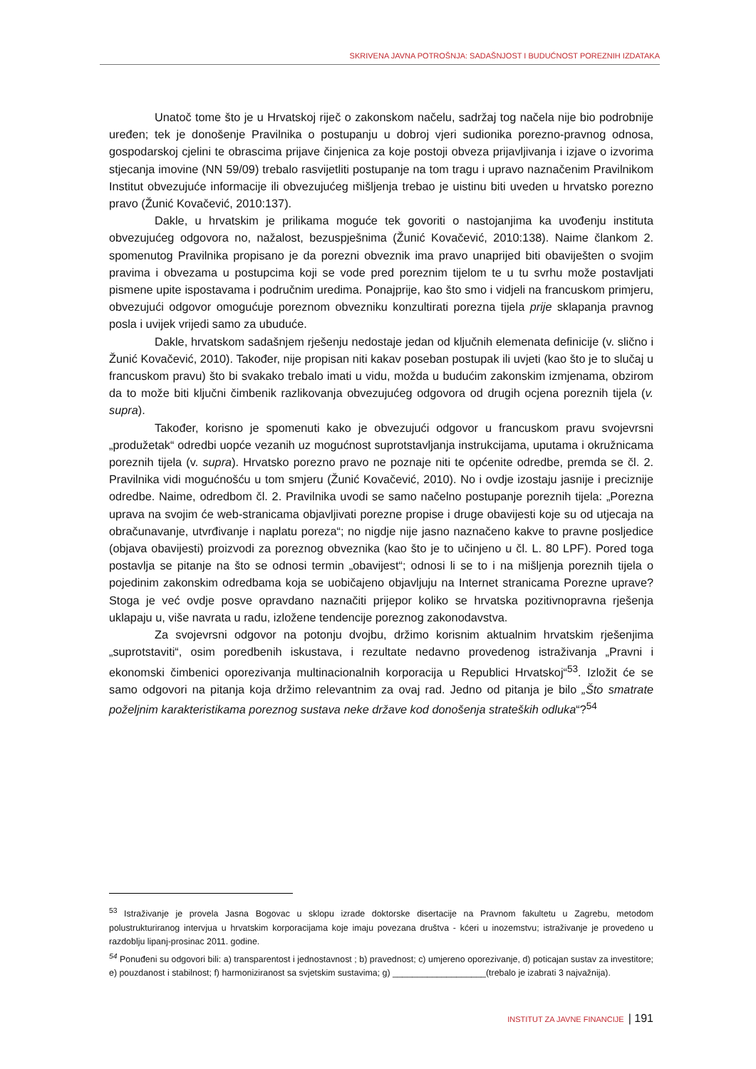SKRIVENA JAVNA POTROŠNJA: SADAŠNJOST I BUDUĆNOST POREZNIH IZDATAKA
Unatoč tome što je u Hrvatskoj riječ o zakonskom načelu, sadržaj tog načela nije bio podrobnije uređen; tek je donošenje Pravilnika o postupanju u dobroj vjeri sudionika porezno-pravnog odnosa, gospodarskoj cjelini te obrascima prijave činjenica za koje postoji obveza prijavljivanja i izjave o izvorima stjecanja imovine (NN 59/09) trebalo rasvijetliti postupanje na tom tragu i upravo naznačenim Pravilnikom Institut obvezujuće informacije ili obvezujućeg mišljenja trebao je uistinu biti uveden u hrvatsko porezno pravo (Žunić Kovačević, 2010:137).
Dakle, u hrvatskim je prilikama moguće tek govoriti o nastojanjima ka uvođenju instituta obvezujućeg odgovora no, nažalost, bezuspješnima (Žunić Kovačević, 2010:138). Naime člankom 2. spomenutog Pravilnika propisano je da porezni obveznik ima pravo unaprijed biti obaviješten o svojim pravima i obvezama u postupcima koji se vode pred poreznim tijelom te u tu svrhu može postavljati pismene upite ispostavama i područnim uredima. Ponajprije, kao što smo i vidjeli na francuskom primjeru, obvezujući odgovor omogućuje poreznom obvezniku konzultirati porezna tijela prije sklapanja pravnog posla i uvijek vrijedi samo za ubuduće.
Dakle, hrvatskom sadašnjem rješenju nedostaje jedan od ključnih elemenata definicije (v. slično i Žunić Kovačević, 2010). Također, nije propisan niti kakav poseban postupak ili uvjeti (kao što je to slučaj u francuskom pravu) što bi svakako trebalo imati u vidu, možda u budućim zakonskim izmjenama, obzirom da to može biti ključni čimbenik razlikovanja obvezujućeg odgovora od drugih ocjena poreznih tijela (v. supra).
Također, korisno je spomenuti kako je obvezujući odgovor u francuskom pravu svojevrsni „produžetak“ odredbi uopće vezanih uz mogućnost suprotstavljanja instrukcijama, uputama i okružnicama poreznih tijela (v. supra). Hrvatsko porezno pravo ne poznaje niti te općenite odredbe, premda se čl. 2. Pravilnika vidi mogućnošću u tom smjeru (Žunić Kovačević, 2010). No i ovdje izostaju jasnije i preciznije odredbe. Naime, odredbom čl. 2. Pravilnika uvodi se samo načelno postupanje poreznih tijela: „Porezna uprava na svojim će web-stranicama objavljivati porezne propise i druge obavijesti koje su od utjecaja na obračunavanje, utvrđivanje i naplatu poreza“; no nigdje nije jasno naznačeno kakve to pravne posljedice (objava obavijesti) proizvodi za poreznog obveznika (kao što je to učinjeno u čl. L. 80 LPF). Pored toga postavlja se pitanje na što se odnosi termin „obavijest“; odnosi li se to i na mišljenja poreznih tijela o pojedinim zakonskim odredbama koja se uobičajeno objavljuju na Internet stranicama Porezne uprave? Stoga je već ovdje posve opravdano naznačiti prijepor koliko se hrvatska pozitivnopravna rješenja uklapaju u, više navrata u radu, izložene tendencije poreznog zakonodavstva.
Za svojevrsni odgovor na potonju dvojbu, držimo korisnim aktualnim hrvatskim rješenjima „suprotstaviti“, osim poredbenih iskustava, i rezultate nedavno provedenog istraživanja „Pravni i ekonomski čimbenici oporezivanja multinacionalnih korporacija u Republici Hrvatskoj“<sup>53</sup>. Izložit će se samo odgovori na pitanja koja držimo relevantnim za ovaj rad. Jedno od pitanja je bilo „Što smatrate poželjnim karakteristikama poreznog sustava neke države kod donošenja strateških odluka“?<sup>54</sup>
<sup>53</sup> Istraživanje je provela Jasna Bogovac u sklopu izrade doktorske disertacije na Pravnom fakultetu u Zagrebu, metodom polustrukturiranog intervjua u hrvatskim korporacijama koje imaju povezana društva - kćeri u inozemstvu; istraživanje je provedeno u razdoblju lipanj-prosinac 2011. godine.
<sup>54</sup> Ponuđeni su odgovori bili: a) transparentost i jednostavnost ; b) pravednost; c) umjereno oporezivanje, d) poticajan sustav za investitore; e) pouzdanost i stabilnost; f) harmoniziranost sa svjetskim sustavima; g) ___________________(trebalo je izabrati 3 najvažnija).
INSTITUT ZA JAVNE FINANCIJE | 191